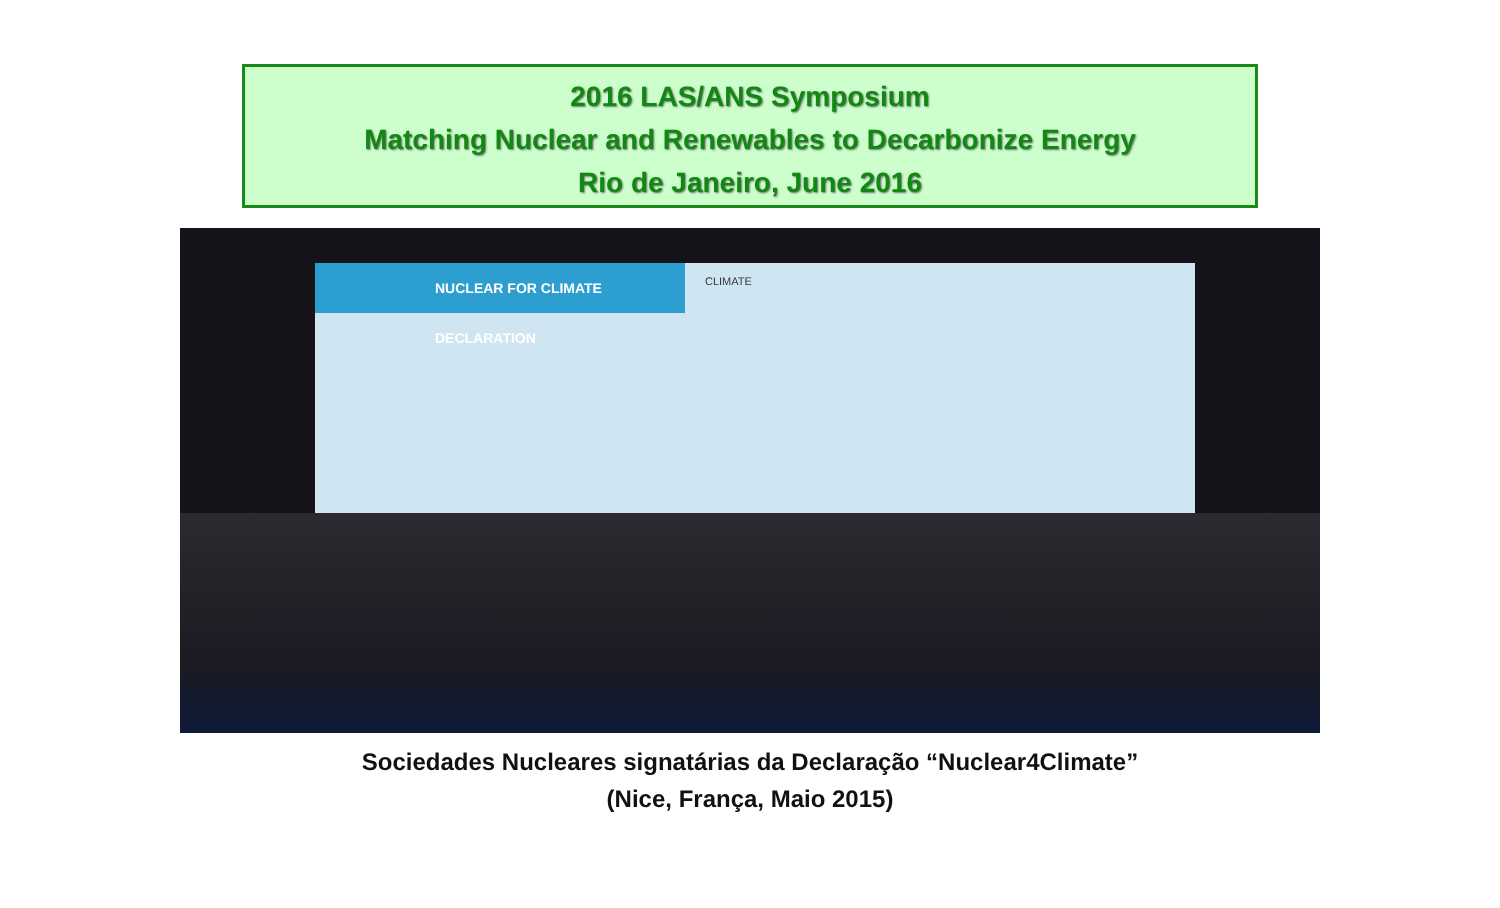2016 LAS/ANS Symposium
Matching Nuclear and Renewables to Decarbonize Energy
Rio de Janeiro, June 2016
NUCLEAR FOR CLIMATE DECLARATION
CLIMATE
Sociedades Nucleares signatárias da Declaração “Nuclear4Climate”
(Nice, França, Maio 2015)